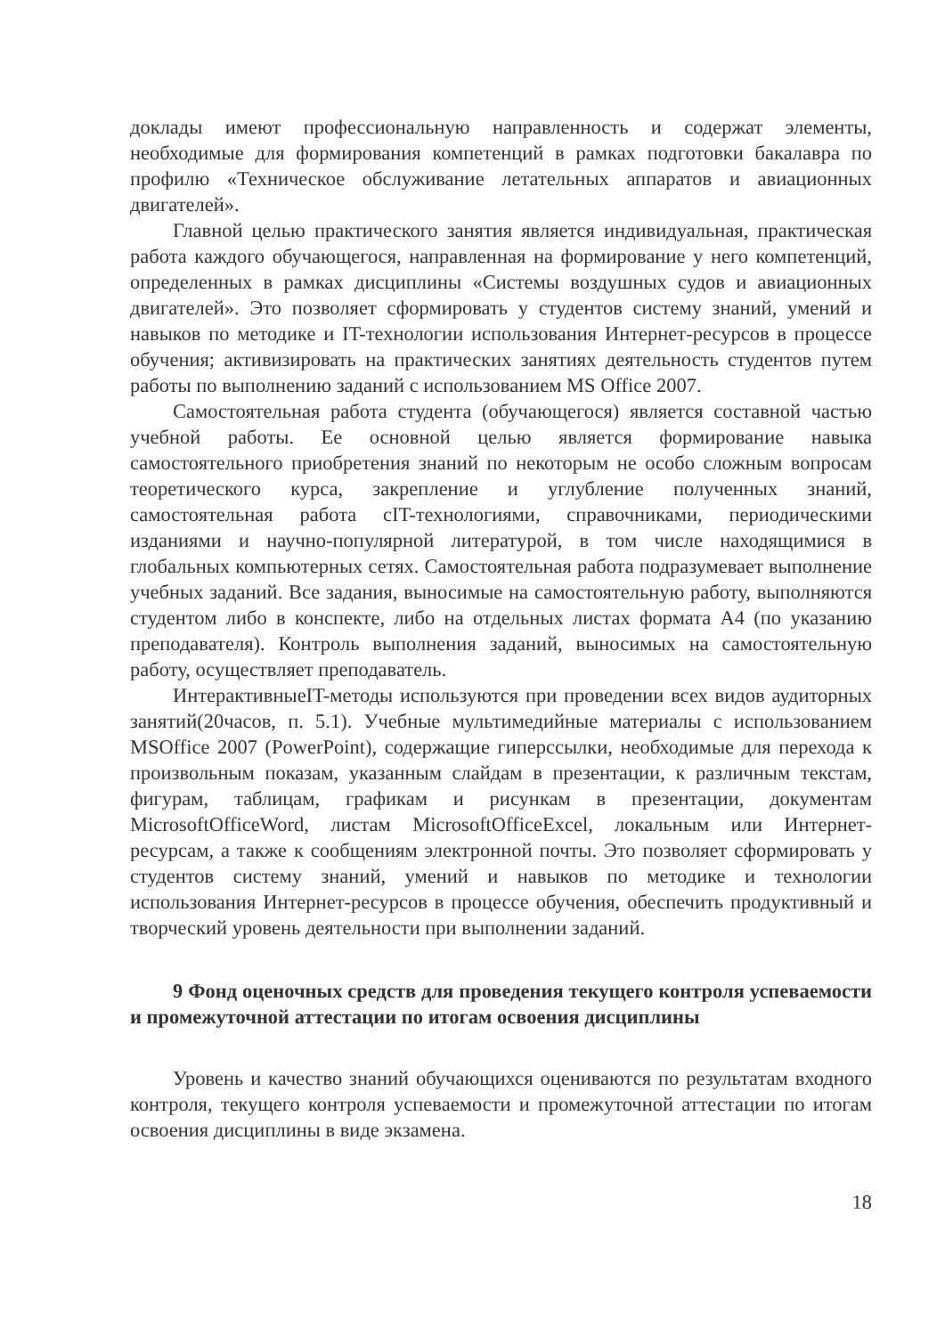доклады имеют профессиональную направленность и содержат элементы, необходимые для формирования компетенций в рамках подготовки бакалавра по профилю «Техническое обслуживание летательных аппаратов и авиационных двигателей».
Главной целью практического занятия является индивидуальная, практическая работа каждого обучающегося, направленная на формирование у него компетенций, определенных в рамках дисциплины «Системы воздушных судов и авиационных двигателей». Это позволяет сформировать у студентов систему знаний, умений и навыков по методике и IT-технологии использования Интернет-ресурсов в процессе обучения; активизировать на практических занятиях деятельность студентов путем работы по выполнению заданий с использованием MS Office 2007.
Самостоятельная работа студента (обучающегося) является составной частью учебной работы. Ее основной целью является формирование навыка самостоятельного приобретения знаний по некоторым не особо сложным вопросам теоретического курса, закрепление и углубление полученных знаний, самостоятельная работа сIT-технологиями, справочниками, периодическими изданиями и научно-популярной литературой, в том числе находящимися в глобальных компьютерных сетях. Самостоятельная работа подразумевает выполнение учебных заданий. Все задания, выносимые на самостоятельную работу, выполняются студентом либо в конспекте, либо на отдельных листах формата А4 (по указанию преподавателя). Контроль выполнения заданий, выносимых на самостоятельную работу, осуществляет преподаватель.
ИнтерактивныеIT-методы используются при проведении всех видов аудиторных занятий(20часов, п. 5.1). Учебные мультимедийные материалы с использованием MSOffice 2007 (PowerPoint), содержащие гиперссылки, необходимые для перехода к произвольным показам, указанным слайдам в презентации, к различным текстам, фигурам, таблицам, графикам и рисункам в презентации, документам MicrosoftOfficeWord, листам MicrosoftOfficeExcel, локальным или Интернет-ресурсам, а также к сообщениям электронной почты. Это позволяет сформировать у студентов систему знаний, умений и навыков по методике и технологии использования Интернет-ресурсов в процессе обучения, обеспечить продуктивный и творческий уровень деятельности при выполнении заданий.
9 Фонд оценочных средств для проведения текущего контроля успеваемости и промежуточной аттестации по итогам освоения дисциплины
Уровень и качество знаний обучающихся оцениваются по результатам входного контроля, текущего контроля успеваемости и промежуточной аттестации по итогам освоения дисциплины в виде экзамена.
18